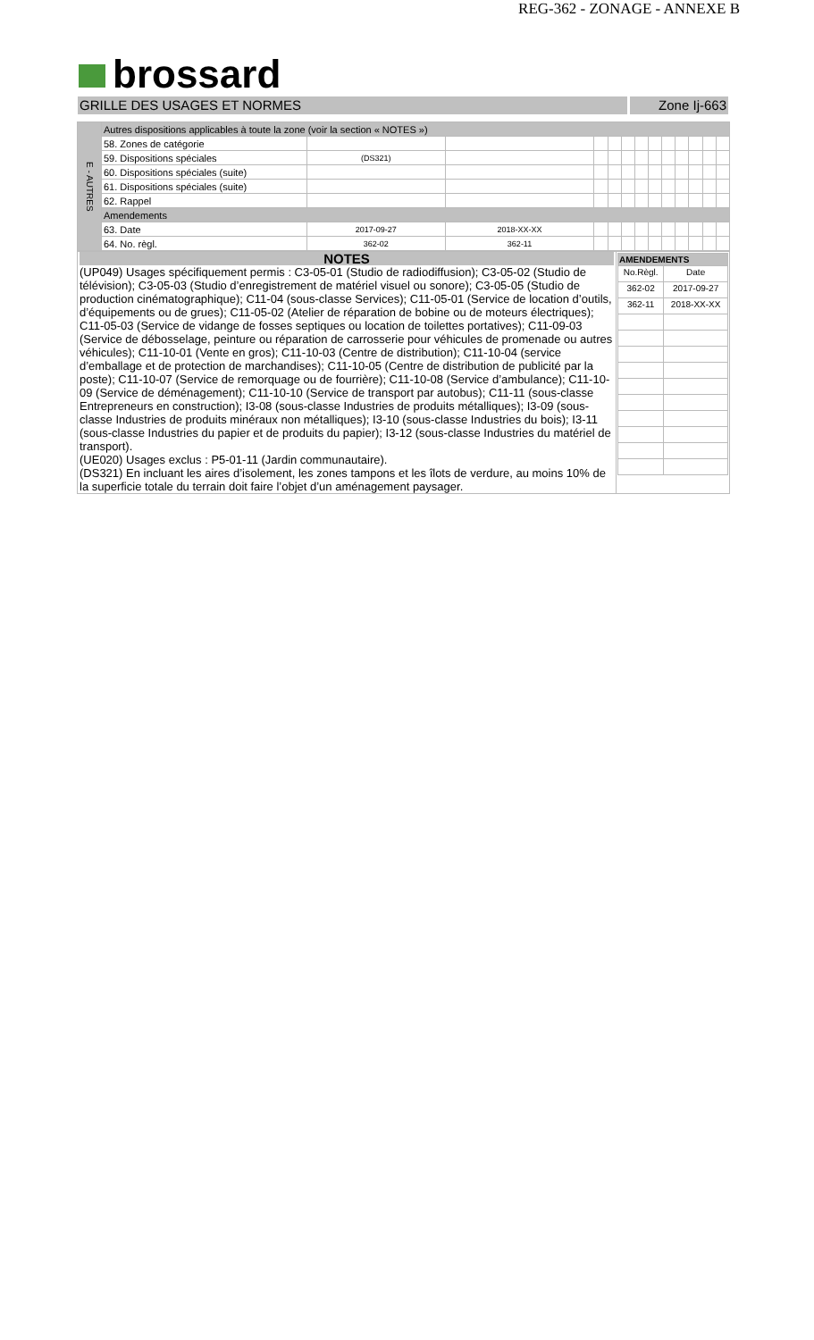REG-362 - ZONAGE - ANNEXE B
brossard
GRILLE DES USAGES ET NORMES Zone Ij-663
| E - AUTRES | Autres dispositions applicables à toute la zone (voir la section « NOTES ») | | | | | | | | | | | | |
| | 58. Zones de catégorie | | | | | | | | | | | | |
| | 59. Dispositions spéciales | (DS321) | | | | | | | | | | | |
| | 60. Dispositions spéciales (suite) | | | | | | | | | | | | |
| | 61. Dispositions spéciales (suite) | | | | | | | | | | | | |
| | 62. Rappel | | | | | | | | | | | | |
| | Amendements | | | | | | | | | | | | |
| | 63. Date | 2017-09-27 | 2018-XX-XX | | | | | | | | | | |
| | 64. No. règl. | 362-02 | 362-11 | | | | | | | | | | |
| NOTES (UP049) Usages spécifiquement permis : C3-05-01 (Studio de radiodiffusion); C3-05-02 (Studio de télévision); C3-05-03 (Studio d’enregistrement de matériel visuel ou sonore); C3-05-05 (Studio de production cinématographique); C11-04 (sous-classe Services); C11-05-01 (Service de location d’outils, d’équipements ou de grues); C11-05-02 (Atelier de réparation de bobine ou de moteurs électriques); C11-05-03 (Service de vidange de fosses septiques ou location de toilettes portatives); C11-09-03 (Service de débosselage, peinture ou réparation de carrosserie pour véhicules de promenade ou autres véhicules); C11-10-01 (Vente en gros); C11-10-03 (Centre de distribution); C11-10-04 (service d’emballage et de protection de marchandises); C11-10-05 (Centre de distribution de publicité par la poste); C11-10-07 (Service de remorquage ou de fourrière); C11-10-08 (Service d’ambulance); C11-10-09 (Service de déménagement); C11-10-10 (Service de transport par autobus); C11-11 (sous-classe Entrepreneurs en construction); I3-08 (sous-classe Industries de produits métalliques); I3-09 (sous-classe Industries de produits minéraux non métalliques); I3-10 (sous-classe Industries du bois); I3-11 (sous-classe Industries du papier et de produits du papier); I3-12 (sous-classe Industries du matériel de transport). (UE020) Usages exclus : P5-01-11 (Jardin communautaire). (DS321) En incluant les aires d’isolement, les zones tampons et les îlots de verdure, au moins 10% de la superficie totale du terrain doit faire l’objet d’un aménagement paysager. | / AMENDEMENTS / / / --- / --- / / No.Règl. / Date / / 362-02 / 2017-09-27 / / 362-11 / 2018-XX-XX / |